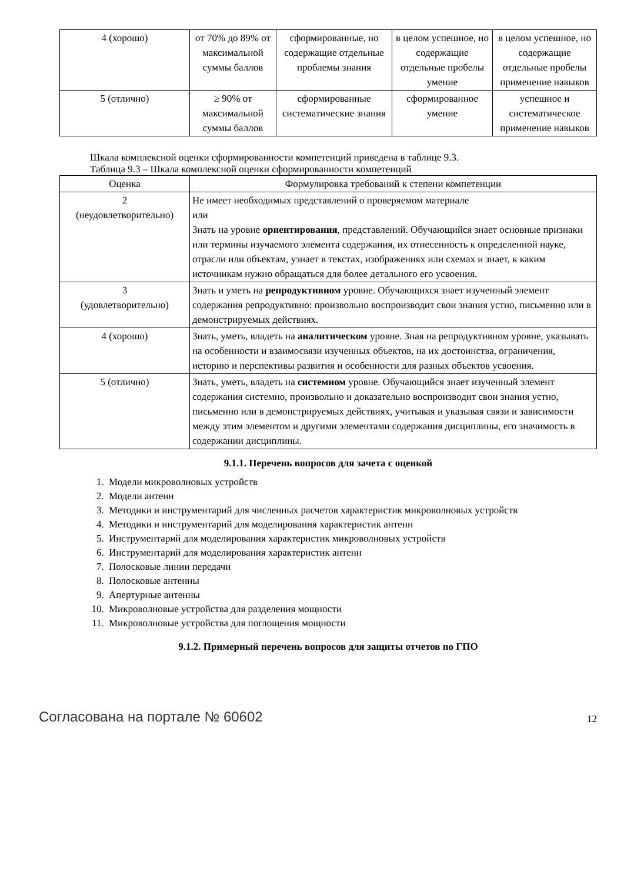| 4 (хорошо) | от 70% до 89% от максимальной суммы баллов | сформированные, но содержащие отдельные проблемы знания | в целом успешное, но содержащие отдельные пробелы умение | в целом успешное, но содержащие отдельные пробелы применение навыков |
| 5 (отлично) | ≥ 90% от максимальной суммы баллов | сформированные систематические знания | сформированное умение | успешное и систематическое применение навыков |
Шкала комплексной оценки сформированности компетенций приведена в таблице 9.3.
Таблица 9.3 – Шкала комплексной оценки сформированности компетенций
| Оценка | Формулировка требований к степени компетенции |
| --- | --- |
| 2 (неудовлетворительно) | Не имеет необходимых представлений о проверяемом материале или Знать на уровне ориентирования , представлений. Обучающийся знает основные признаки или термины изучаемого элемента содержания, их отнесенность к определенной науке, отрасли или объектам, узнает в текстах, изображениях или схемах и знает, к каким источникам нужно обращаться для более детального его усвоения. |
| 3 (удовлетворительно) | Знать и уметь на репродуктивном уровне. Обучающихся знает изученный элемент содержания репродуктивно: произвольно воспроизводит свои знания устно, письменно или в демонстрируемых действиях. |
| 4 (хорошо) | Знать, уметь, владеть на аналитическом уровне. Зная на репродуктивном уровне, указывать на особенности и взаимосвязи изученных объектов, на их достоинства, ограничения, историю и перспективы развития и особенности для разных объектов усвоения. |
| 5 (отлично) | Знать, уметь, владеть на системном уровне. Обучающийся знает изученный элемент содержания системно, произвольно и доказательно воспроизводит свои знания устно, письменно или в демонстрируемых действиях, учитывая и указывая связи и зависимости между этим элементом и другими элементами содержания дисциплины, его значимость в содержании дисциплины. |
9.1.1. Перечень вопросов для зачета с оценкой
1. Модели микроволновых устройств
2. Модели антенн
3. Методики и инструментарий для численных расчетов характеристик микроволновых устройств
4. Методики и инструментарий для моделирования характеристик антенн
5. Инструментарий для моделирования характеристик микроволновых устройств
6. Инструментарий для моделирования характеристик антенн
7. Полосковые линии передачи
8. Полосковые антенны
9. Апертурные антенны
10. Микроволновые устройства для разделения мощности
11. Микроволновые устройства для поглощения мощности
9.1.2. Примерный перечень вопросов для защиты отчетов по ГПО
Согласована на портале № 60602 12